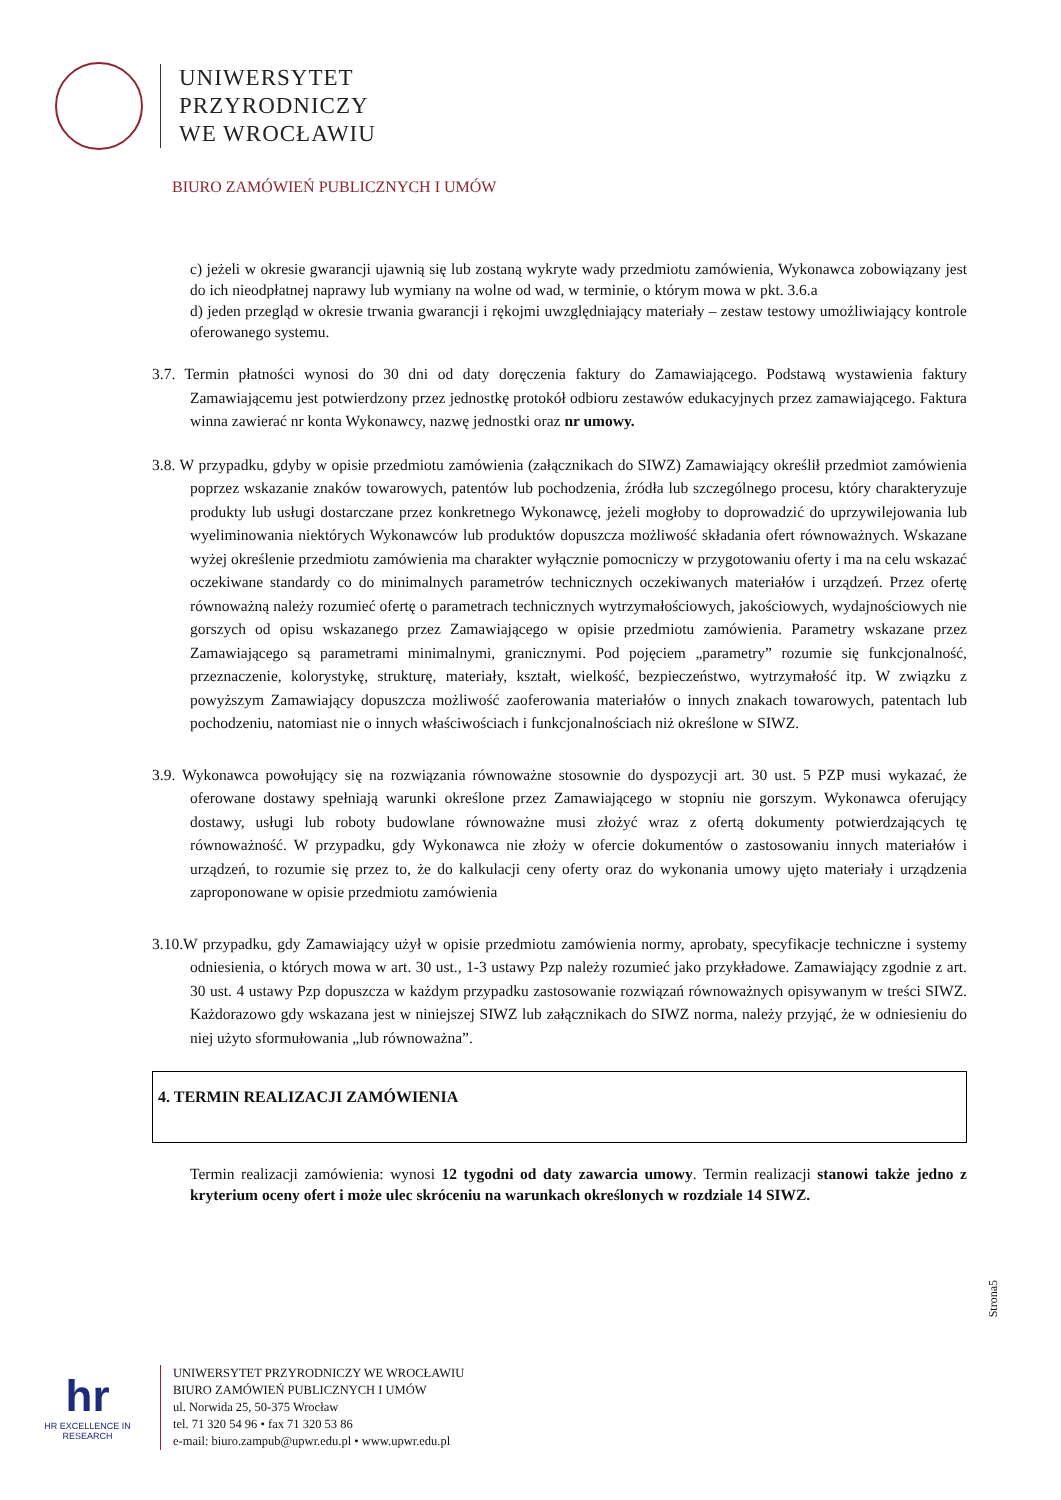UNIWERSYTET
PRZYRODNICZY
WE WROCŁAWIU
BIURO ZAMÓWIEŃ PUBLICZNYCH I UMÓW
c) jeżeli w okresie gwarancji ujawnią się lub zostaną wykryte wady przedmiotu zamówienia, Wykonawca zobowiązany jest do ich nieodpłatnej naprawy lub wymiany na wolne od wad, w terminie, o którym mowa w pkt. 3.6.a
d) jeden przegląd w okresie trwania gwarancji i rękojmi uwzględniający materiały – zestaw testowy umożliwiający kontrole oferowanego systemu.
3.7. Termin płatności wynosi do 30 dni od daty doręczenia faktury do Zamawiającego. Podstawą wystawienia faktury Zamawiającemu jest potwierdzony przez jednostkę protokół odbioru zestawów edukacyjnych przez zamawiającego. Faktura winna zawierać nr konta Wykonawcy, nazwę jednostki oraz nr umowy.
3.8. W przypadku, gdyby w opisie przedmiotu zamówienia (załącznikach do SIWZ) Zamawiający określił przedmiot zamówienia poprzez wskazanie znaków towarowych, patentów lub pochodzenia, źródła lub szczególnego procesu, który charakteryzuje produkty lub usługi dostarczane przez konkretnego Wykonawcę, jeżeli mogłoby to doprowadzić do uprzywilejowania lub wyeliminowania niektórych Wykonawców lub produktów dopuszcza możliwość składania ofert równoważnych. Wskazane wyżej określenie przedmiotu zamówienia ma charakter wyłącznie pomocniczy w przygotowaniu oferty i ma na celu wskazać oczekiwane standardy co do minimalnych parametrów technicznych oczekiwanych materiałów i urządzeń. Przez ofertę równoważną należy rozumieć ofertę o parametrach technicznych wytrzymałościowych, jakościowych, wydajnościowych nie gorszych od opisu wskazanego przez Zamawiającego w opisie przedmiotu zamówienia. Parametry wskazane przez Zamawiającego są parametrami minimalnymi, granicznymi. Pod pojęciem „parametry” rozumie się funkcjonalność, przeznaczenie, kolorystykę, strukturę, materiały, kształt, wielkość, bezpieczeństwo, wytrzymałość itp. W związku z powyższym Zamawiający dopuszcza możliwość zaoferowania materiałów o innych znakach towarowych, patentach lub pochodzeniu, natomiast nie o innych właściwościach i funkcjonalnościach niż określone w SIWZ.
3.9. Wykonawca powołujący się na rozwiązania równoważne stosownie do dyspozycji art. 30 ust. 5 PZP musi wykazać, że oferowane dostawy spełniają warunki określone przez Zamawiającego w stopniu nie gorszym. Wykonawca oferujący dostawy, usługi lub roboty budowlane równoważne musi złożyć wraz z ofertą dokumenty potwierdzających tę równoważność. W przypadku, gdy Wykonawca nie złoży w ofercie dokumentów o zastosowaniu innych materiałów i urządzeń, to rozumie się przez to, że do kalkulacji ceny oferty oraz do wykonania umowy ujęto materiały i urządzenia zaproponowane w opisie przedmiotu zamówienia
3.10.W przypadku, gdy Zamawiający użył w opisie przedmiotu zamówienia normy, aprobaty, specyfikacje techniczne i systemy odniesienia, o których mowa w art. 30 ust., 1-3 ustawy Pzp należy rozumieć jako przykładowe. Zamawiający zgodnie z art. 30 ust. 4 ustawy Pzp dopuszcza w każdym przypadku zastosowanie rozwiązań równoważnych opisywanym w treści SIWZ. Każdorazowo gdy wskazana jest w niniejszej SIWZ lub załącznikach do SIWZ norma, należy przyjąć, że w odniesieniu do niej użyto sformułowania „lub równoważna”.
4. TERMIN REALIZACJI ZAMÓWIENIA
Termin realizacji zamówienia: wynosi 12 tygodni od daty zawarcia umowy. Termin realizacji stanowi także jedno z kryterium oceny ofert i może ulec skróceniu na warunkach określonych w rozdziale 14 SIWZ.
Strona5
hr
HR EXCELLENCE IN RESEARCH
UNIWERSYTET PRZYRODNICZY WE WROCŁAWIU
BIURO ZAMÓWIEŃ PUBLICZNYCH I UMÓW
ul. Norwida 25, 50-375 Wrocław
tel. 71 320 54 96 • fax 71 320 53 86
e-mail: biuro.zampub@upwr.edu.pl • www.upwr.edu.pl